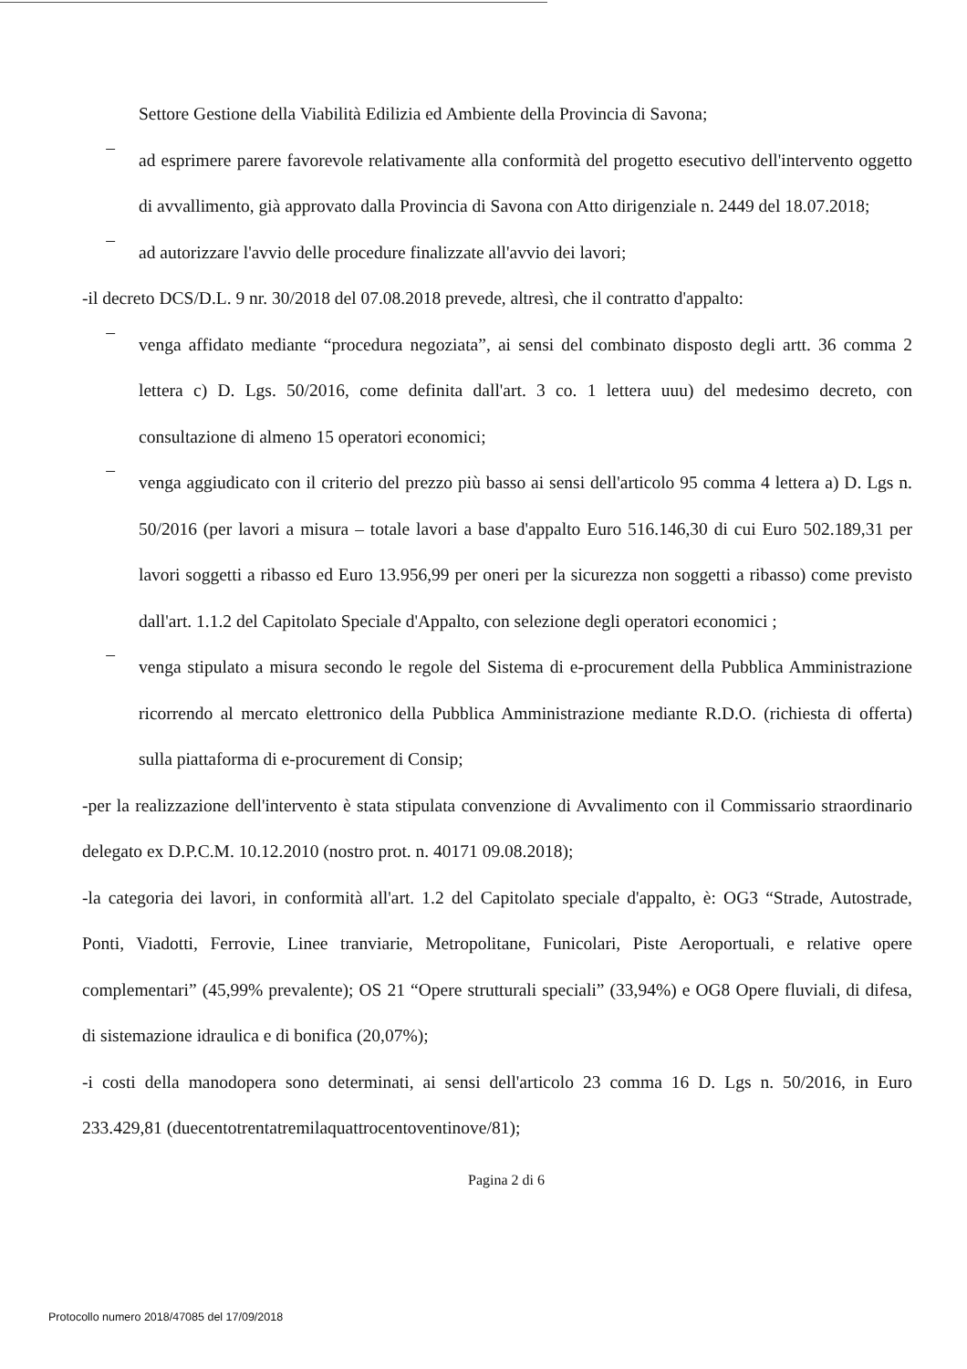Settore Gestione della Viabilità Edilizia ed Ambiente della Provincia di Savona;
–
ad esprimere parere favorevole relativamente alla conformità del progetto esecutivo dell'intervento oggetto di avvallimento, già approvato dalla Provincia di Savona con Atto dirigenziale n. 2449 del 18.07.2018;
–
ad autorizzare l'avvio delle procedure finalizzate all'avvio dei lavori;
-il decreto DCS/D.L. 9 nr. 30/2018 del 07.08.2018 prevede, altresì, che il contratto d'appalto:
–
venga affidato mediante “procedura negoziata”, ai sensi del combinato disposto degli artt. 36 comma 2 lettera c) D. Lgs. 50/2016, come definita dall'art. 3 co. 1 lettera uuu) del medesimo decreto, con consultazione di almeno 15 operatori economici;
–
venga aggiudicato con il criterio del prezzo più basso ai sensi dell'articolo 95 comma 4 lettera a) D. Lgs n. 50/2016 (per lavori a misura – totale lavori a base d'appalto Euro 516.146,30 di cui Euro 502.189,31 per lavori soggetti a ribasso ed Euro 13.956,99 per oneri per la sicurezza non soggetti a ribasso) come previsto dall'art. 1.1.2 del Capitolato Speciale d'Appalto, con selezione degli operatori economici ;
–
venga stipulato a misura secondo le regole del Sistema di e-procurement della Pubblica Amministrazione ricorrendo al mercato elettronico della Pubblica Amministrazione mediante R.D.O. (richiesta di offerta) sulla piattaforma di e-procurement di Consip;
-per la realizzazione dell'intervento è stata stipulata convenzione di Avvalimento con il Commissario straordinario delegato ex D.P.C.M. 10.12.2010 (nostro prot. n. 40171 09.08.2018);
-la categoria dei lavori, in conformità all'art. 1.2 del Capitolato speciale d'appalto, è: OG3 “Strade, Autostrade, Ponti, Viadotti, Ferrovie, Linee tranviarie, Metropolitane, Funicolari, Piste Aeroportuali, e relative opere complementari” (45,99% prevalente); OS 21 “Opere strutturali speciali” (33,94%) e OG8 Opere fluviali, di difesa, di sistemazione idraulica e di bonifica (20,07%);
-i costi della manodopera sono determinati, ai sensi dell'articolo 23 comma 16 D. Lgs n. 50/2016, in Euro 233.429,81 (duecentotrentatremilaquattrocentoventinove/81);
Pagina 2 di 6
Protocollo numero 2018/47085 del 17/09/2018